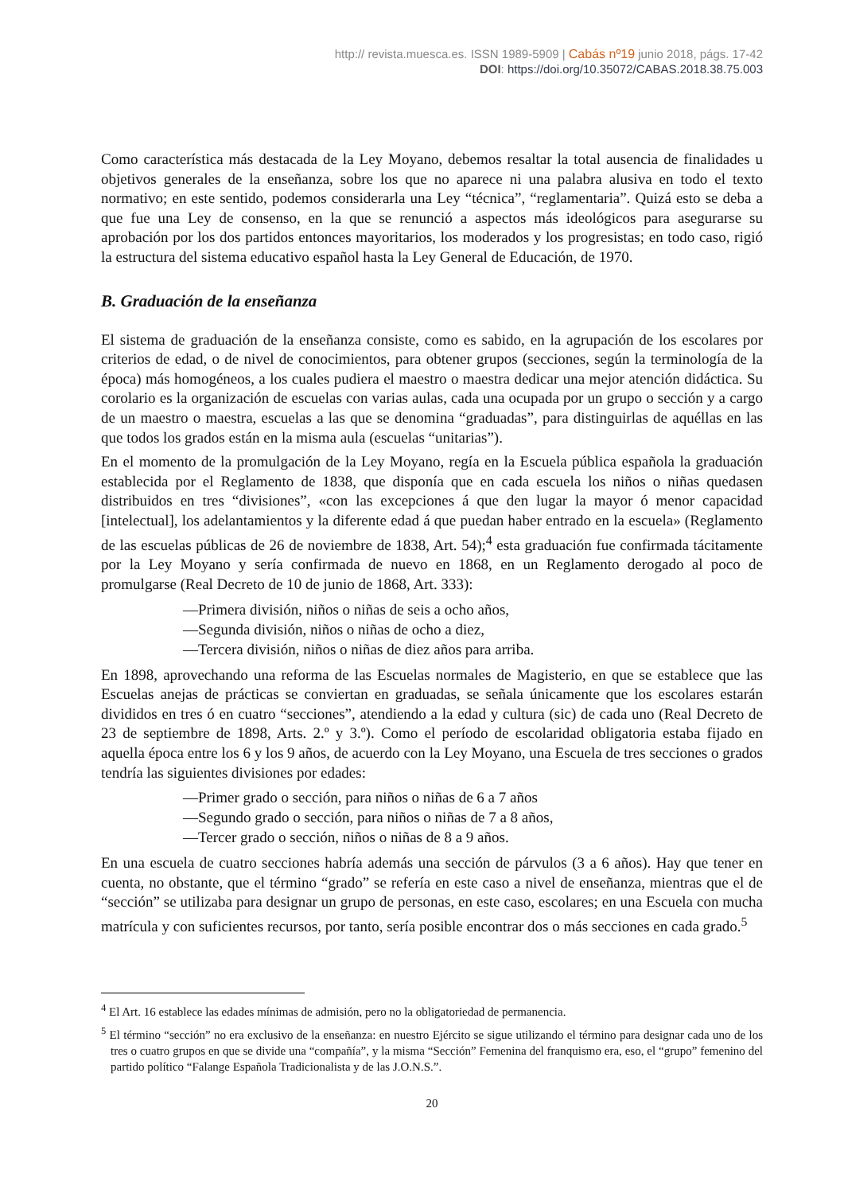http:// revista.muesca.es. ISSN 1989-5909 | Cabás nº19 junio 2018, págs. 17-42
DOI: https://doi.org/10.35072/CABAS.2018.38.75.003
Como característica más destacada de la Ley Moyano, debemos resaltar la total ausencia de finalidades u objetivos generales de la enseñanza, sobre los que no aparece ni una palabra alusiva en todo el texto normativo; en este sentido, podemos considerarla una Ley “técnica”, “reglamentaria”. Quizá esto se deba a que fue una Ley de consenso, en la que se renunció a aspectos más ideológicos para asegurarse su aprobación por los dos partidos entonces mayoritarios, los moderados y los progresistas; en todo caso, rigió la estructura del sistema educativo español hasta la Ley General de Educación, de 1970.
B. Graduación de la enseñanza
El sistema de graduación de la enseñanza consiste, como es sabido, en la agrupación de los escolares por criterios de edad, o de nivel de conocimientos, para obtener grupos (secciones, según la terminología de la época) más homogéneos, a los cuales pudiera el maestro o maestra dedicar una mejor atención didáctica. Su corolario es la organización de escuelas con varias aulas, cada una ocupada por un grupo o sección y a cargo de un maestro o maestra, escuelas a las que se denomina “graduadas”, para distinguirlas de aquéllas en las que todos los grados están en la misma aula (escuelas “unitarias”).
En el momento de la promulgación de la Ley Moyano, regía en la Escuela pública española la graduación establecida por el Reglamento de 1838, que disponía que en cada escuela los niños o niñas quedasen distribuidos en tres “divisiones”, «con las excepciones á que den lugar la mayor ó menor capacidad [intelectual], los adelantamientos y la diferente edad á que puedan haber entrado en la escuela» (Reglamento de las escuelas públicas de 26 de noviembre de 1838, Art. 54);<sup>4</sup> esta graduación fue confirmada tácitamente por la Ley Moyano y sería confirmada de nuevo en 1868, en un Reglamento derogado al poco de promulgarse (Real Decreto de 10 de junio de 1868, Art. 333):
—Primera división, niños o niñas de seis a ocho años,
—Segunda división, niños o niñas de ocho a diez,
—Tercera división, niños o niñas de diez años para arriba.
En 1898, aprovechando una reforma de las Escuelas normales de Magisterio, en que se establece que las Escuelas anejas de prácticas se conviertan en graduadas, se señala únicamente que los escolares estarán divididos en tres ó en cuatro “secciones”, atendiendo a la edad y cultura (sic) de cada uno (Real Decreto de 23 de septiembre de 1898, Arts. 2.º y 3.º). Como el período de escolaridad obligatoria estaba fijado en aquella época entre los 6 y los 9 años, de acuerdo con la Ley Moyano, una Escuela de tres secciones o grados tendría las siguientes divisiones por edades:
—Primer grado o sección, para niños o niñas de 6 a 7 años
—Segundo grado o sección, para niños o niñas de 7 a 8 años,
—Tercer grado o sección, niños o niñas de 8 a 9 años.
En una escuela de cuatro secciones habría además una sección de párvulos (3 a 6 años). Hay que tener en cuenta, no obstante, que el término “grado” se refería en este caso a nivel de enseñanza, mientras que el de “sección” se utilizaba para designar un grupo de personas, en este caso, escolares; en una Escuela con mucha matrícula y con suficientes recursos, por tanto, sería posible encontrar dos o más secciones en cada grado.<sup>5</sup>
<sup>4</sup> El Art. 16 establece las edades mínimas de admisión, pero no la obligatoriedad de permanencia.
<sup>5</sup> El término “sección” no era exclusivo de la enseñanza: en nuestro Ejército se sigue utilizando el término para designar cada uno de los tres o cuatro grupos en que se divide una “compañía”, y la misma “Sección” Femenina del franquismo era, eso, el “grupo” femenino del partido político “Falange Española Tradicionalista y de las J.O.N.S.”.
20